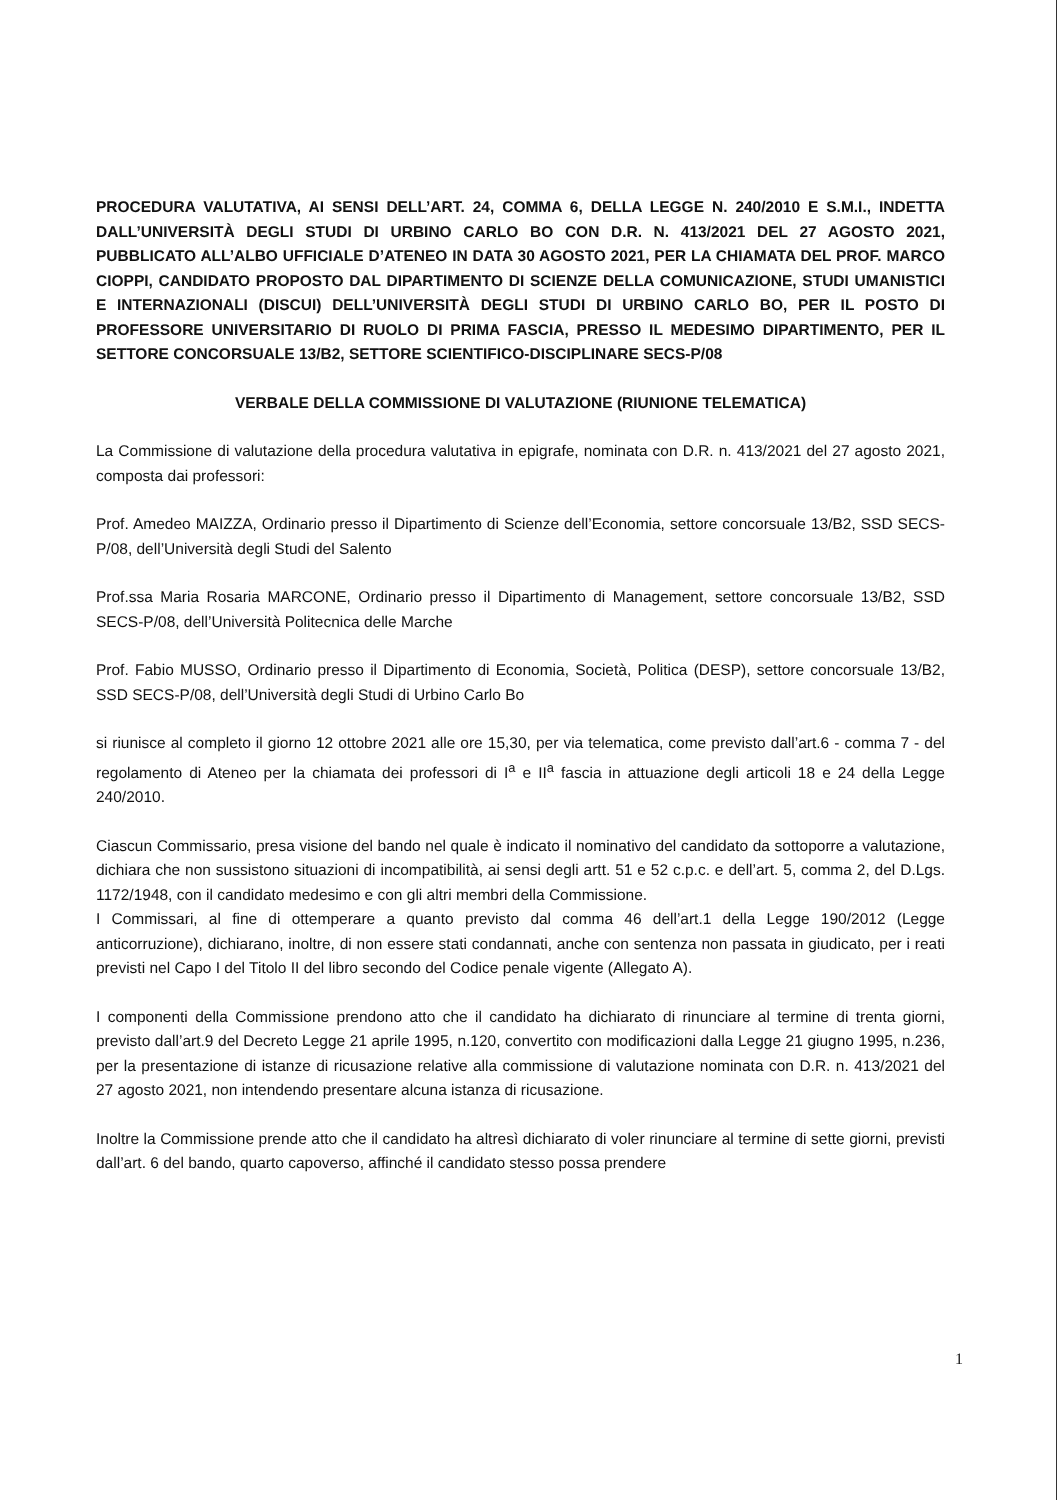PROCEDURA VALUTATIVA, AI SENSI DELL’ART. 24, COMMA 6, DELLA LEGGE N. 240/2010 E S.M.I., INDETTA DALL’UNIVERSITÀ DEGLI STUDI DI URBINO CARLO BO CON D.R. N. 413/2021 DEL 27 AGOSTO 2021, PUBBLICATO ALL’ALBO UFFICIALE D’ATENEO IN DATA 30 AGOSTO 2021, PER LA CHIAMATA DEL PROF. MARCO CIOPPI, CANDIDATO PROPOSTO DAL DIPARTIMENTO DI SCIENZE DELLA COMUNICAZIONE, STUDI UMANISTICI E INTERNAZIONALI (DISCUI) DELL’UNIVERSITÀ DEGLI STUDI DI URBINO CARLO BO, PER IL POSTO DI PROFESSORE UNIVERSITARIO DI RUOLO DI PRIMA FASCIA, PRESSO IL MEDESIMO DIPARTIMENTO, PER IL SETTORE CONCORSUALE 13/B2, SETTORE SCIENTIFICO-DISCIPLINARE SECS-P/08
VERBALE DELLA COMMISSIONE DI VALUTAZIONE (RIUNIONE TELEMATICA)
La Commissione di valutazione della procedura valutativa in epigrafe, nominata con D.R. n. 413/2021 del 27 agosto 2021, composta dai professori:
Prof. Amedeo MAIZZA, Ordinario presso il Dipartimento di Scienze dell’Economia, settore concorsuale 13/B2, SSD SECS-P/08, dell’Università degli Studi del Salento
Prof.ssa Maria Rosaria MARCONE, Ordinario presso il Dipartimento di Management, settore concorsuale 13/B2, SSD SECS-P/08, dell’Università Politecnica delle Marche
Prof. Fabio MUSSO, Ordinario presso il Dipartimento di Economia, Società, Politica (DESP), settore concorsuale 13/B2, SSD SECS-P/08, dell’Università degli Studi di Urbino Carlo Bo
si riunisce al completo il giorno 12 ottobre 2021 alle ore 15,30, per via telematica, come previsto dall’art.6 - comma 7 - del regolamento di Ateneo per la chiamata dei professori di I<sup>a</sup> e II<sup>a</sup> fascia in attuazione degli articoli 18 e 24 della Legge 240/2010.
Ciascun Commissario, presa visione del bando nel quale è indicato il nominativo del candidato da sottoporre a valutazione, dichiara che non sussistono situazioni di incompatibilità, ai sensi degli artt. 51 e 52 c.p.c. e dell’art. 5, comma 2, del D.Lgs. 1172/1948, con il candidato medesimo e con gli altri membri della Commissione.
I Commissari, al fine di ottemperare a quanto previsto dal comma 46 dell’art.1 della Legge 190/2012 (Legge anticorruzione), dichiarano, inoltre, di non essere stati condannati, anche con sentenza non passata in giudicato, per i reati previsti nel Capo I del Titolo II del libro secondo del Codice penale vigente (Allegato A).
I componenti della Commissione prendono atto che il candidato ha dichiarato di rinunciare al termine di trenta giorni, previsto dall’art.9 del Decreto Legge 21 aprile 1995, n.120, convertito con modificazioni dalla Legge 21 giugno 1995, n.236, per la presentazione di istanze di ricusazione relative alla commissione di valutazione nominata con D.R. n. 413/2021 del 27 agosto 2021, non intendendo presentare alcuna istanza di ricusazione.
Inoltre la Commissione prende atto che il candidato ha altresì dichiarato di voler rinunciare al termine di sette giorni, previsti dall’art. 6 del bando, quarto capoverso, affinché il candidato stesso possa prendere
1